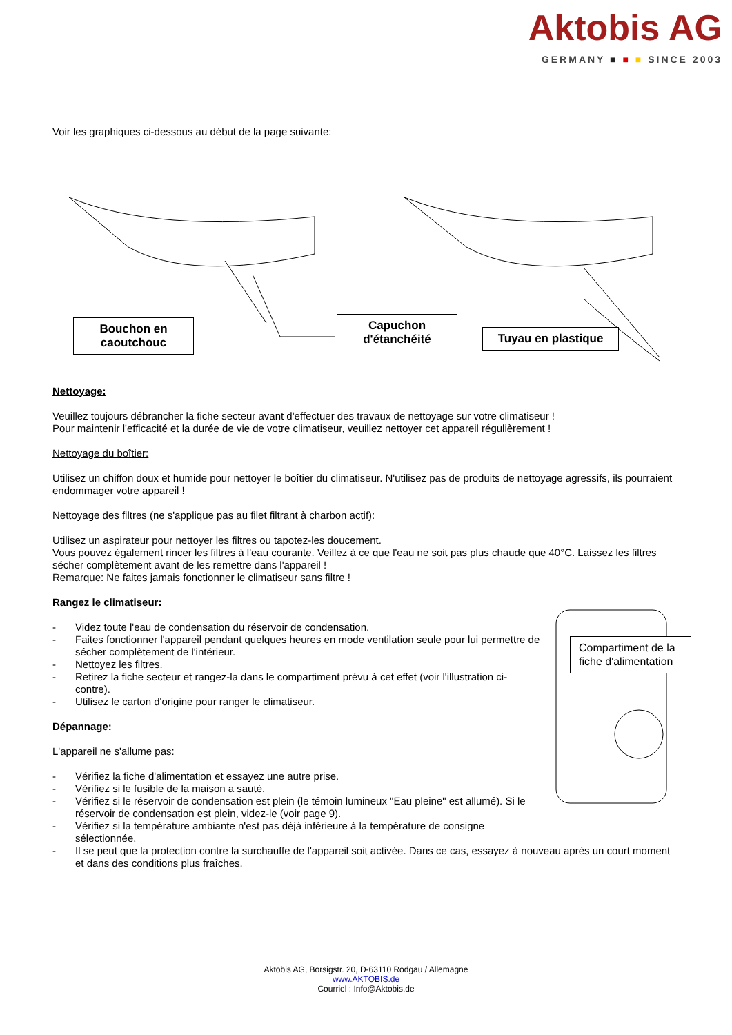Aktobis AG
GERMANY ■ ■ ■ SINCE 2003
Voir les graphiques ci-dessous au début de la page suivante:
Bouchon en caoutchouc
Capuchon d'étanchéité
Tuyau en plastique
Nettoyage:
Veuillez toujours débrancher la fiche secteur avant d'effectuer des travaux de nettoyage sur votre climatiseur !
Pour maintenir l'efficacité et la durée de vie de votre climatiseur, veuillez nettoyer cet appareil régulièrement !
Nettoyage du boîtier:
Utilisez un chiffon doux et humide pour nettoyer le boîtier du climatiseur. N'utilisez pas de produits de nettoyage agressifs, ils pourraient endommager votre appareil !
Nettoyage des filtres (ne s'applique pas au filet filtrant à charbon actif):
Utilisez un aspirateur pour nettoyer les filtres ou tapotez-les doucement.
Vous pouvez également rincer les filtres à l'eau courante. Veillez à ce que l'eau ne soit pas plus chaude que 40°C. Laissez les filtres sécher complètement avant de les remettre dans l'appareil !
Remarque: Ne faites jamais fonctionner le climatiseur sans filtre !
Compartiment de la fiche d'alimentation
Rangez le climatiseur:
- Videz toute l'eau de condensation du réservoir de condensation.
- Faites fonctionner l'appareil pendant quelques heures en mode ventilation seule pour lui permettre de sécher complètement de l'intérieur.
- Nettoyez les filtres.
- Retirez la fiche secteur et rangez-la dans le compartiment prévu à cet effet (voir l'illustration ci-contre).
- Utilisez le carton d'origine pour ranger le climatiseur.
Dépannage:
L'appareil ne s'allume pas:
- Vérifiez la fiche d'alimentation et essayez une autre prise.
- Vérifiez si le fusible de la maison a sauté.
- Vérifiez si le réservoir de condensation est plein (le témoin lumineux "Eau pleine" est allumé). Si le réservoir de condensation est plein, videz-le (voir page 9).
- Vérifiez si la température ambiante n'est pas déjà inférieure à la température de consigne sélectionnée.
- Il se peut que la protection contre la surchauffe de l'appareil soit activée. Dans ce cas, essayez à nouveau après un court moment et dans des conditions plus fraîches.
Aktobis AG, Borsigstr. 20, D-63110 Rodgau / Allemagne
www.AKTOBIS.de
Courriel : Info@Aktobis.de